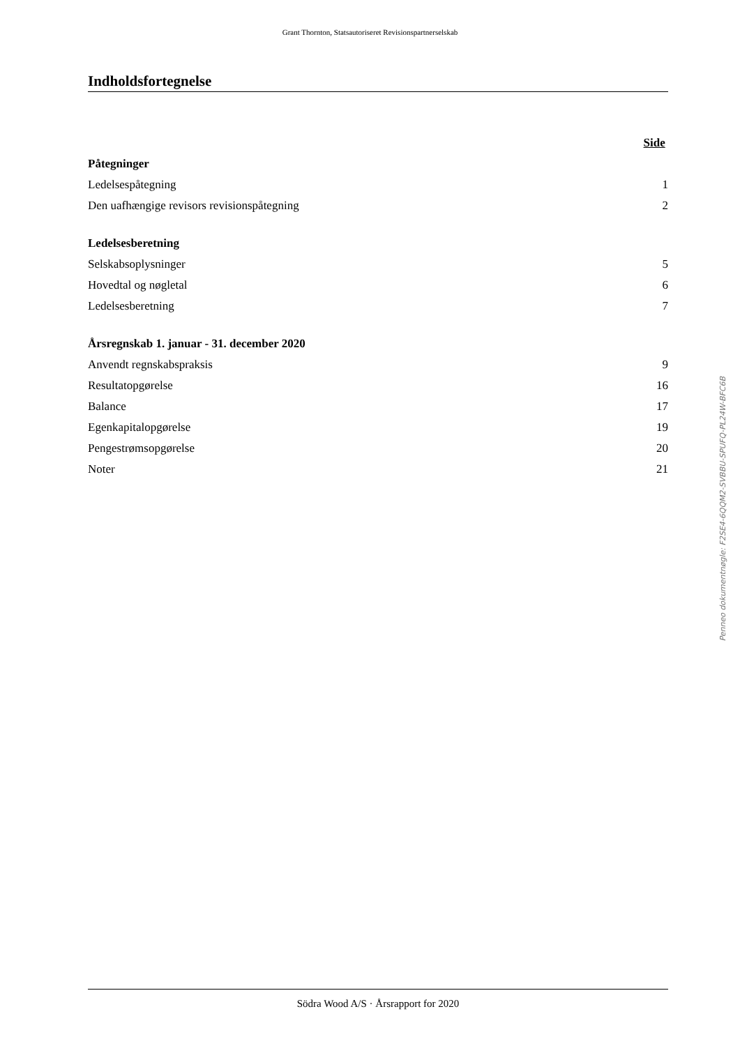Grant Thornton, Statsautoriseret Revisionspartnerselskab
Indholdsfortegnelse
| | Side |
| Påtegninger | |
| Ledelsespåtegning | 1 |
| Den uafhængige revisors revisionspåtegning | 2 |
| Ledelsesberetning | |
| Selskabsoplysninger | 5 |
| Hovedtal og nøgletal | 6 |
| Ledelsesberetning | 7 |
| Årsregnskab 1. januar - 31. december 2020 | |
| Anvendt regnskabspraksis | 9 |
| Resultatopgørelse | 16 |
| Balance | 17 |
| Egenkapitalopgørelse | 19 |
| Pengestrømsopgørelse | 20 |
| Noter | 21 |
Södra Wood A/S · Årsrapport for 2020
Penneo dokumentnøgle: F2SE4-6QQM2-SVBBU-SPUFQ-PL24W-BFC6B